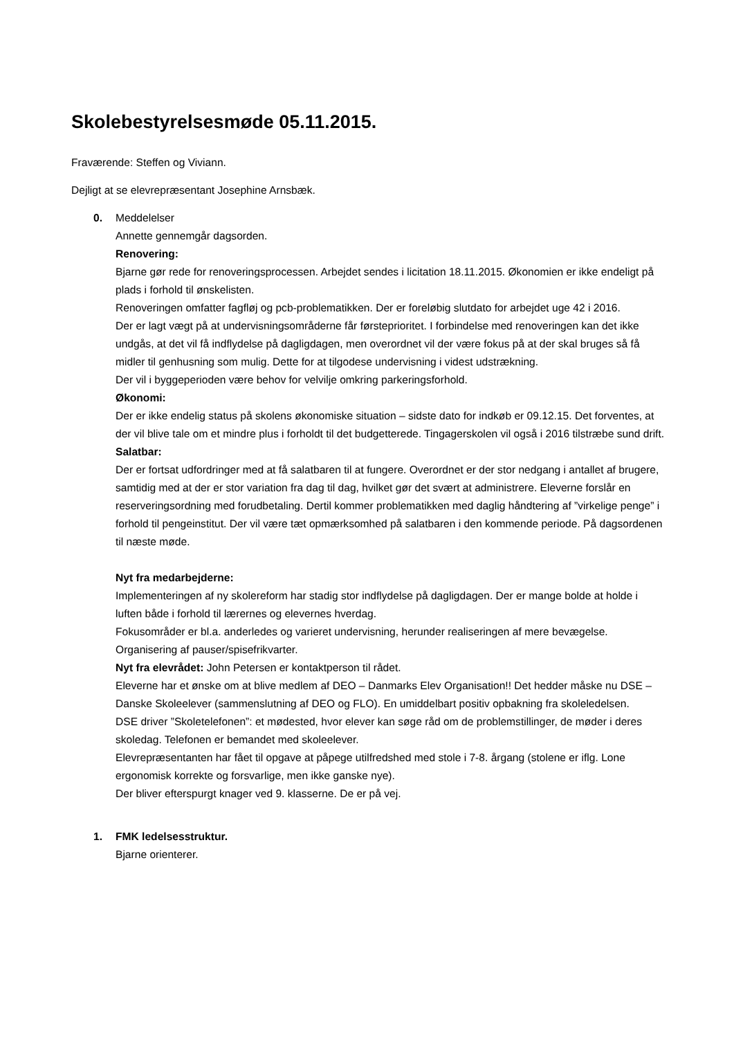Skolebestyrelsesmøde 05.11.2015.
Fraværende: Steffen og Viviann.
Dejligt at se elevrepræsentant Josephine Arnsbæk.
0. Meddelelser
Annette gennemgår dagsorden.
Renovering:
Bjarne gør rede for renoveringsprocessen. Arbejdet sendes i licitation 18.11.2015. Økonomien er ikke endeligt på plads i forhold til ønskelisten.
Renoveringen omfatter fagfløj og pcb-problematikken. Der er foreløbig slutdato for arbejdet uge 42 i 2016.
Der er lagt vægt på at undervisningsområderne får førsteprioritet. I forbindelse med renoveringen kan det ikke undgås, at det vil få indflydelse på dagligdagen, men overordnet vil der være fokus på at der skal bruges så få midler til genhusning som mulig. Dette for at tilgodese undervisning i videst udstrækning.
Der vil i byggeperioden være behov for velvilje omkring parkeringsforhold.
Økonomi:
Der er ikke endelig status på skolens økonomiske situation – sidste dato for indkøb er 09.12.15. Det forventes, at der vil blive tale om et mindre plus i forholdt til det budgetterede. Tingagerskolen vil også i 2016 tilstræbe sund drift.
Salatbar:
Der er fortsat udfordringer med at få salatbaren til at fungere. Overordnet er der stor nedgang i antallet af brugere, samtidig med at der er stor variation fra dag til dag, hvilket gør det svært at administrere. Eleverne forslår en reserveringsordning med forudbetaling. Dertil kommer problematikken med daglig håndtering af ”virkelige penge” i forhold til pengeinstitut. Der vil være tæt opmærksomhed på salatbaren i den kommende periode. På dagsordenen til næste møde.
Nyt fra medarbejderne:
Implementeringen af ny skolereform har stadig stor indflydelse på dagligdagen. Der er mange bolde at holde i luften både i forhold til lærernes og elevernes hverdag.
Fokusområder er bl.a. anderledes og varieret undervisning, herunder realiseringen af mere bevægelse. Organisering af pauser/spisefrikvarter.
Nyt fra elevrådet: John Petersen er kontaktperson til rådet.
Eleverne har et ønske om at blive medlem af DEO – Danmarks Elev Organisation!! Det hedder måske nu DSE – Danske Skoleelever (sammenslutning af DEO og FLO). En umiddelbart positiv opbakning fra skoleledelsen.
DSE driver ”Skoletelefonen”: et mødested, hvor elever kan søge råd om de problemstillinger, de møder i deres skoledag. Telefonen er bemandet med skoleelever.
Elevrepræsentanten har fået til opgave at påpege utilfredshed med stole i 7-8. årgang (stolene er iflg. Lone ergonomisk korrekte og forsvarlige, men ikke ganske nye).
Der bliver efterspurgt knager ved 9. klasserne. De er på vej.
1. FMK ledelsesstruktur.
Bjarne orienterer.